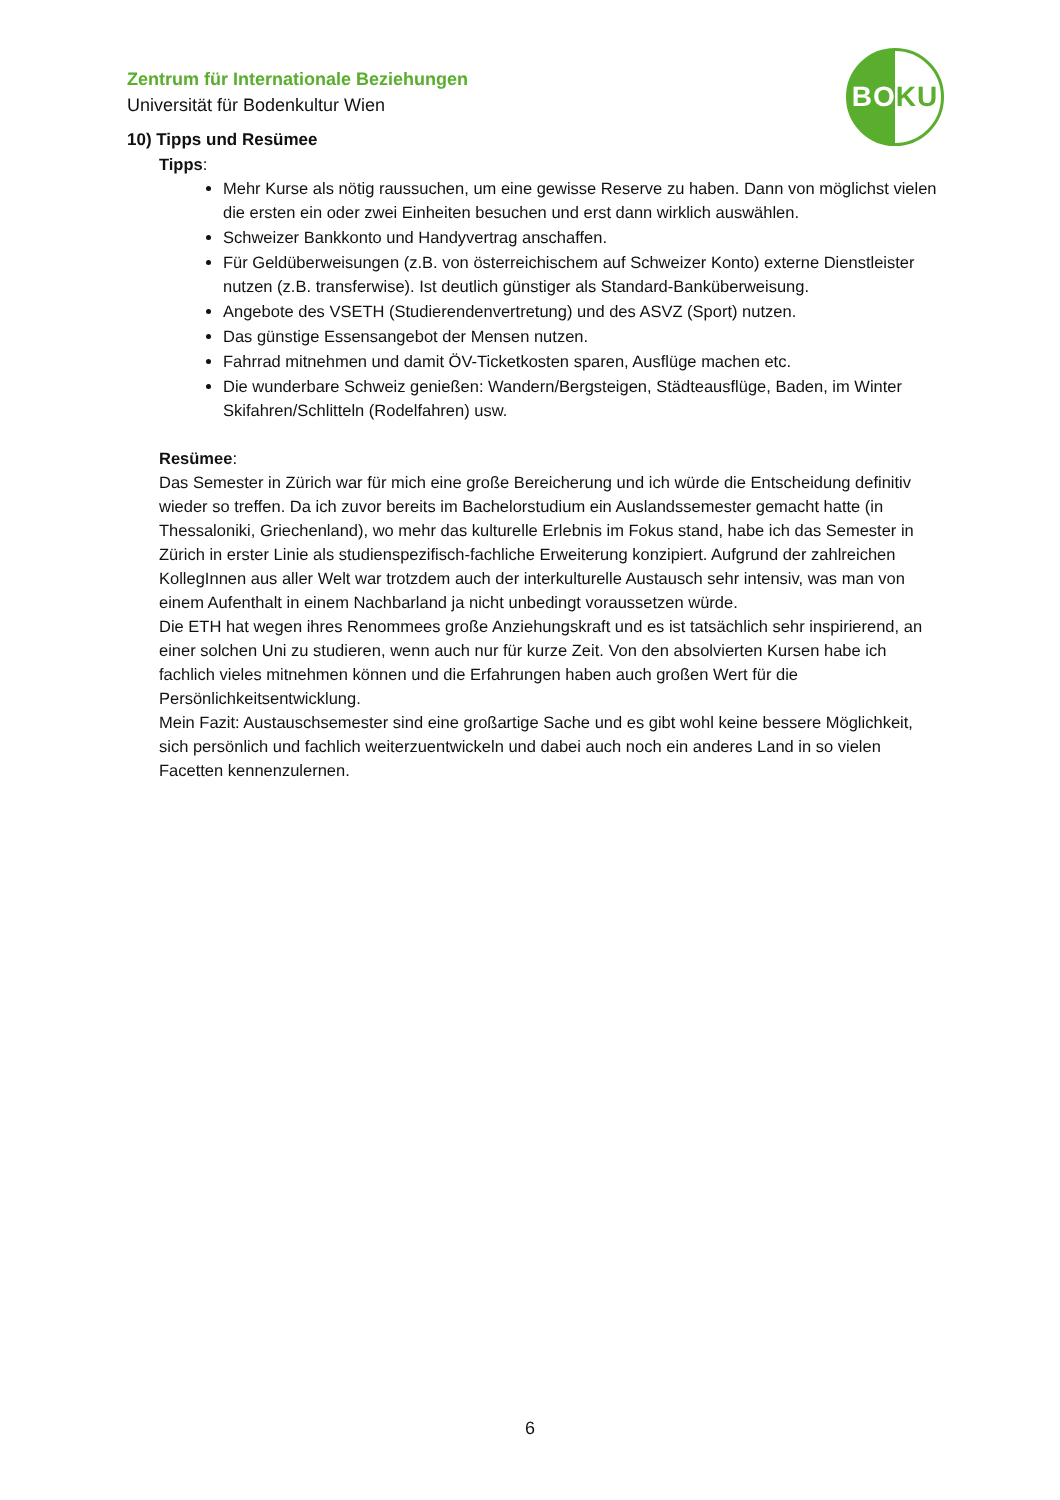Zentrum für Internationale Beziehungen
Universität für Bodenkultur Wien
BOKU
10) Tipps und Resümee
Tipps:
Mehr Kurse als nötig raussuchen, um eine gewisse Reserve zu haben. Dann von möglichst vielen die ersten ein oder zwei Einheiten besuchen und erst dann wirklich auswählen.
Schweizer Bankkonto und Handyvertrag anschaffen.
Für Geldüberweisungen (z.B. von österreichischem auf Schweizer Konto) externe Dienstleister nutzen (z.B. transferwise). Ist deutlich günstiger als Standard-Banküberweisung.
Angebote des VSETH (Studierendenvertretung) und des ASVZ (Sport) nutzen.
Das günstige Essensangebot der Mensen nutzen.
Fahrrad mitnehmen und damit ÖV-Ticketkosten sparen, Ausflüge machen etc.
Die wunderbare Schweiz genießen: Wandern/Bergsteigen, Städteausflüge, Baden, im Winter Skifahren/Schlitteln (Rodelfahren) usw.
Resümee:
Das Semester in Zürich war für mich eine große Bereicherung und ich würde die Entscheidung definitiv wieder so treffen. Da ich zuvor bereits im Bachelorstudium ein Auslandssemester gemacht hatte (in Thessaloniki, Griechenland), wo mehr das kulturelle Erlebnis im Fokus stand, habe ich das Semester in Zürich in erster Linie als studienspezifisch-fachliche Erweiterung konzipiert. Aufgrund der zahlreichen KollegInnen aus aller Welt war trotzdem auch der interkulturelle Austausch sehr intensiv, was man von einem Aufenthalt in einem Nachbarland ja nicht unbedingt voraussetzen würde.
Die ETH hat wegen ihres Renommees große Anziehungskraft und es ist tatsächlich sehr inspirierend, an einer solchen Uni zu studieren, wenn auch nur für kurze Zeit. Von den absolvierten Kursen habe ich fachlich vieles mitnehmen können und die Erfahrungen haben auch großen Wert für die Persönlichkeitsentwicklung.
Mein Fazit: Austauschsemester sind eine großartige Sache und es gibt wohl keine bessere Möglichkeit, sich persönlich und fachlich weiterzuentwickeln und dabei auch noch ein anderes Land in so vielen Facetten kennenzulernen.
6